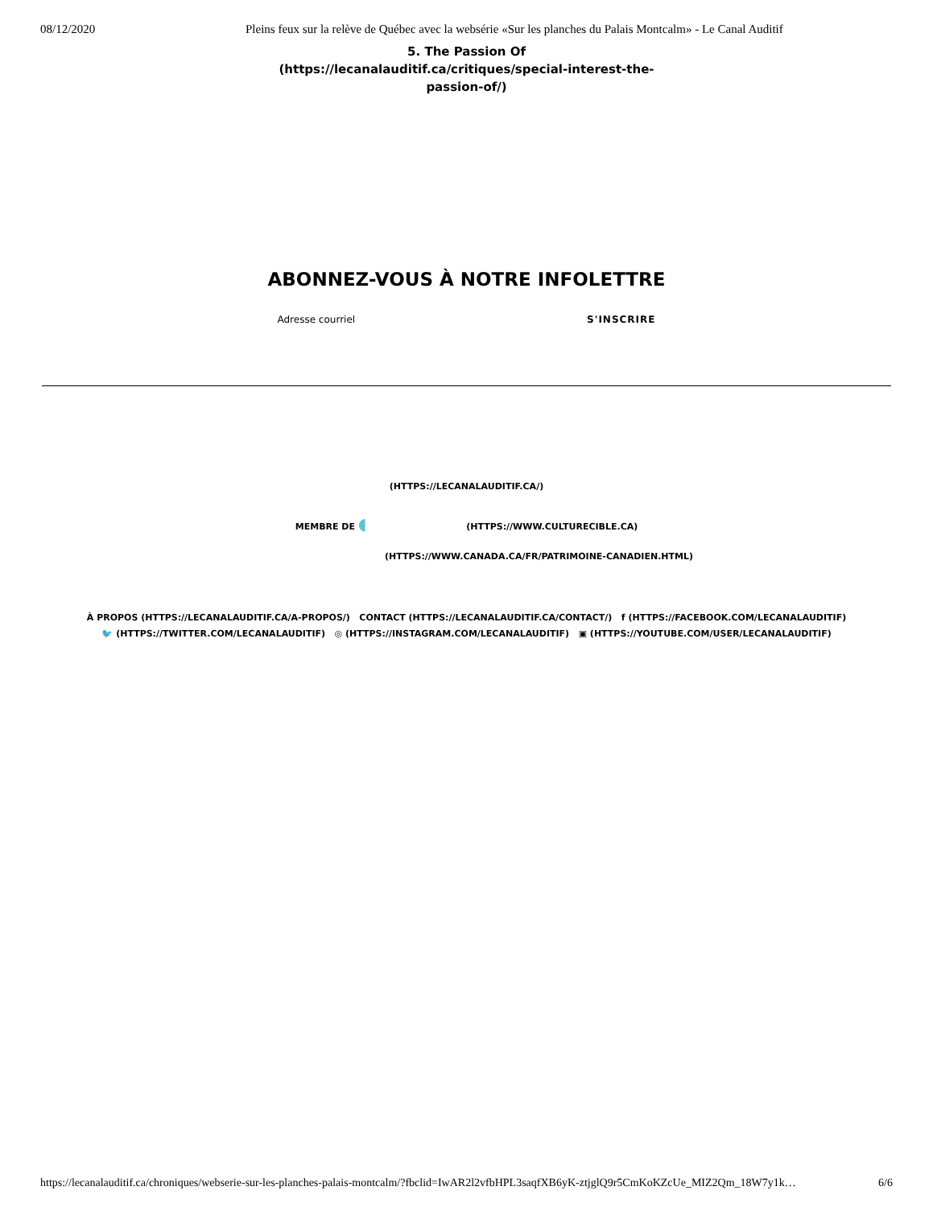08/12/2020 Pleins feux sur la relève de Québec avec la websérie «Sur les planches du Palais Montcalm» - Le Canal Auditif
5. The Passion Of (https://lecanalauditif.ca/critiques/special-interest-the-passion-of/)
ABONNEZ-VOUS À NOTRE INFOLETTRE
Adresse courriel S'INSCRIRE
(HTTPS://LECANALAUDITIF.CA/)
MEMBRE DE ◖ (HTTPS://WWW.CULTURECIBLE.CA)
(HTTPS://WWW.CANADA.CA/FR/PATRIMOINE-CANADIEN.HTML)
À PROPOS (HTTPS://LECANALAUDITIF.CA/A-PROPOS/) CONTACT (HTTPS://LECANALAUDITIF.CA/CONTACT/) f (HTTPS://FACEBOOK.COM/LECANALAUDITIF)
🐦 (HTTPS://TWITTER.COM/LECANALAUDITIF) ◎ (HTTPS://INSTAGRAM.COM/LECANALAUDITIF) ▣ (HTTPS://YOUTUBE.COM/USER/LECANALAUDITIF)
https://lecanalauditif.ca/chroniques/webserie-sur-les-planches-palais-montcalm/?fbclid=IwAR2l2vfbHPL3saqfXB6yK-ztjglQ9r5CmKoKZcUe_MIZ2Qm_18W7y1k… 6/6